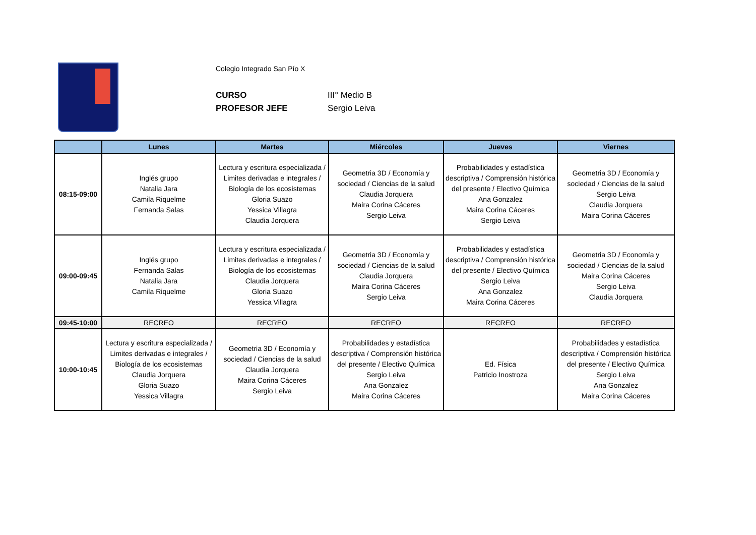Colegio Integrado San Pío X
CURSO III° Medio B
PROFESOR JEFE Sergio Leiva
| | Lunes | Martes | Miércoles | Jueves | Viernes |
| --- | --- | --- | --- | --- | --- |
| 08:15-09:00 | Inglés grupo Natalia Jara Camila Riquelme Fernanda Salas | Lectura y escritura especializada / Limites derivadas e integrales / Biología de los ecosistemas Gloria Suazo Yessica Villagra Claudia Jorquera | Geometria 3D / Economía y sociedad / Ciencias de la salud Claudia Jorquera Maira Corina Cáceres Sergio Leiva | Probabilidades y estadística descriptiva / Comprensión histórica del presente / Electivo Química Ana Gonzalez Maira Corina Cáceres Sergio Leiva | Geometria 3D / Economía y sociedad / Ciencias de la salud Sergio Leiva Claudia Jorquera Maira Corina Cáceres |
| 09:00-09:45 | Inglés grupo Fernanda Salas Natalia Jara Camila Riquelme | Lectura y escritura especializada / Limites derivadas e integrales / Biología de los ecosistemas Claudia Jorquera Gloria Suazo Yessica Villagra | Geometria 3D / Economía y sociedad / Ciencias de la salud Claudia Jorquera Maira Corina Cáceres Sergio Leiva | Probabilidades y estadística descriptiva / Comprensión histórica del presente / Electivo Química Sergio Leiva Ana Gonzalez Maira Corina Cáceres | Geometria 3D / Economía y sociedad / Ciencias de la salud Maira Corina Cáceres Sergio Leiva Claudia Jorquera |
| 09:45-10:00 | RECREO | RECREO | RECREO | RECREO | RECREO |
| 10:00-10:45 | Lectura y escritura especializada / Limites derivadas e integrales / Biología de los ecosistemas Claudia Jorquera Gloria Suazo Yessica Villagra | Geometria 3D / Economía y sociedad / Ciencias de la salud Claudia Jorquera Maira Corina Cáceres Sergio Leiva | Probabilidades y estadística descriptiva / Comprensión histórica del presente / Electivo Química Sergio Leiva Ana Gonzalez Maira Corina Cáceres | Ed. Física Patricio Inostroza | Probabilidades y estadística descriptiva / Comprensión histórica del presente / Electivo Química Sergio Leiva Ana Gonzalez Maira Corina Cáceres |